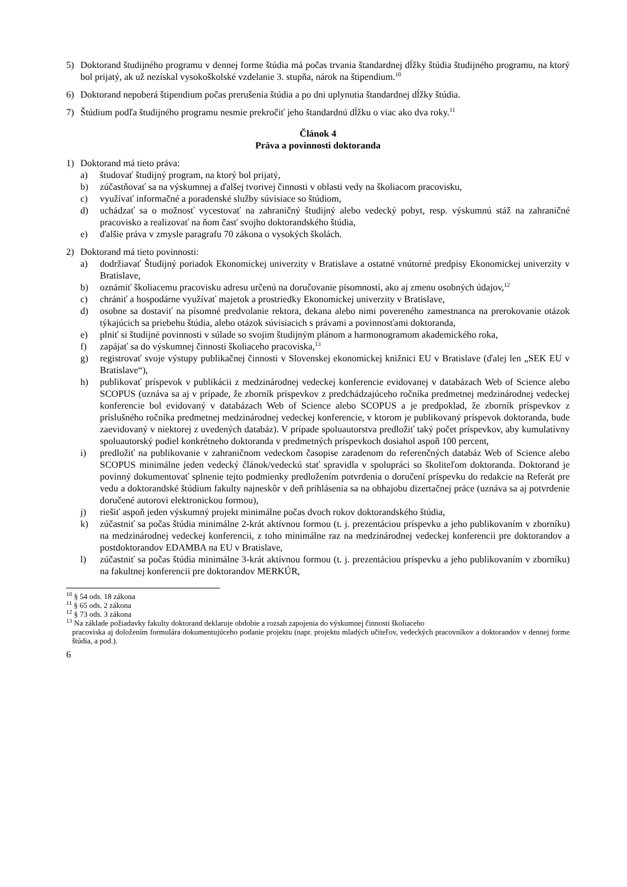5) Doktorand študijného programu v dennej forme štúdia má počas trvania štandardnej dĺžky štúdia študijného programu, na ktorý bol prijatý, ak už nezískal vysokoškolské vzdelanie 3. stupňa, nárok na štipendium.<sup>10</sup>
6) Doktorand nepoberá štipendium počas prerušenia štúdia a po dni uplynutia štandardnej dĺžky štúdia.
7) Štúdium podľa študijného programu nesmie prekročiť jeho štandardnú dĺžku o viac ako dva roky.<sup>11</sup>
Článok 4
Práva a povinnosti doktoranda
1) Doktorand má tieto práva:
a) študovať študijný program, na ktorý bol prijatý,
b) zúčastňovať sa na výskumnej a ďalšej tvorivej činnosti v oblasti vedy na školiacom pracovisku,
c) využívať informačné a poradenské služby súvisiace so štúdiom,
d) uchádzať sa o možnosť vycestovať na zahraničný študijný alebo vedecký pobyt, resp. výskumnú stáž na zahraničné pracovisko a realizovať na ňom časť svojho doktorandského štúdia,
e) ďalšie práva v zmysle paragrafu 70 zákona o vysokých školách.
2) Doktorand má tieto povinnosti:
a) dodržiavať Študijný poriadok Ekonomickej univerzity v Bratislave a ostatné vnútorné predpisy Ekonomickej univerzity v Bratislave,
b) oznámiť školiacemu pracovisku adresu určenú na doručovanie písomností, ako aj zmenu osobných údajov,<sup>12</sup>
c) chrániť a hospodárne využívať majetok a prostriedky Ekonomickej univerzity v Bratislave,
d) osobne sa dostaviť na písomné predvolanie rektora, dekana alebo nimi povereného zamestnanca na prerokovanie otázok týkajúcich sa priebehu štúdia, alebo otázok súvisiacich s právami a povinnosťami doktoranda,
e) plniť si študijné povinnosti v súlade so svojim študijným plánom a harmonogramom akademického roka,
f) zapájať sa do výskumnej činnosti školiaceho pracoviska,<sup>13</sup>
g) registrovať svoje výstupy publikačnej činnosti v Slovenskej ekonomickej knižnici EU v Bratislave (ďalej len „SEK EU v Bratislave“),
h) publikovať príspevok v publikácii z medzinárodnej vedeckej konferencie evidovanej v databázach Web of Science alebo SCOPUS (uznáva sa aj v prípade, že zborník príspevkov z predchádzajúceho ročníka predmetnej medzinárodnej vedeckej konferencie bol evidovaný v databázach Web of Science alebo SCOPUS a je predpoklad, že zborník príspevkov z príslušného ročníka predmetnej medzinárodnej vedeckej konferencie, v ktorom je publikovaný príspevok doktoranda, bude zaevidovaný v niektorej z uvedených databáz). V prípade spoluautorstva predložiť taký počet príspevkov, aby kumulatívny spoluautorský podiel konkrétneho doktoranda v predmetných príspevkoch dosiahol aspoň 100 percent,
i) predložiť na publikovanie v zahraničnom vedeckom časopise zaradenom do referenčných databáz Web of Science alebo SCOPUS minimálne jeden vedecký článok/vedeckú stať spravidla v spolupráci so školiteľom doktoranda. Doktorand je povinný dokumentovať splnenie tejto podmienky predložením potvrdenia o doručení príspevku do redakcie na Referát pre vedu a doktorandské štúdium fakulty najneskôr v deň prihlásenia sa na obhajobu dizertačnej práce (uznáva sa aj potvrdenie doručené autorovi elektronickou formou),
j) riešiť aspoň jeden výskumný projekt minimálne počas dvoch rokov doktorandského štúdia,
k) zúčastniť sa počas štúdia minimálne 2-krát aktívnou formou (t. j. prezentáciou príspevku a jeho publikovaním v zborníku) na medzinárodnej vedeckej konferencii, z toho minimálne raz na medzinárodnej vedeckej konferencii pre doktorandov a postdoktorandov EDAMBA na EU v Bratislave,
l) zúčastniť sa počas štúdia minimálne 3-krát aktívnou formou (t. j. prezentáciou príspevku a jeho publikovaním v zborníku) na fakultnej konferencii pre doktorandov MERKÚR,
<sup>10</sup> § 54 ods. 18 zákona
<sup>11</sup> § 65 ods. 2 zákona
<sup>12</sup> § 73 ods. 3 zákona
<sup>13</sup> Na základe požiadavky fakulty doktorand deklaruje obdobie a rozsah zapojenia do výskumnej činnosti školiaceho
pracoviska aj doložením formulára dokumentujúceho podanie projektu (napr. projektu mladých učiteľov, vedeckých pracovníkov a doktorandov v dennej forme štúdia, a pod.).
6